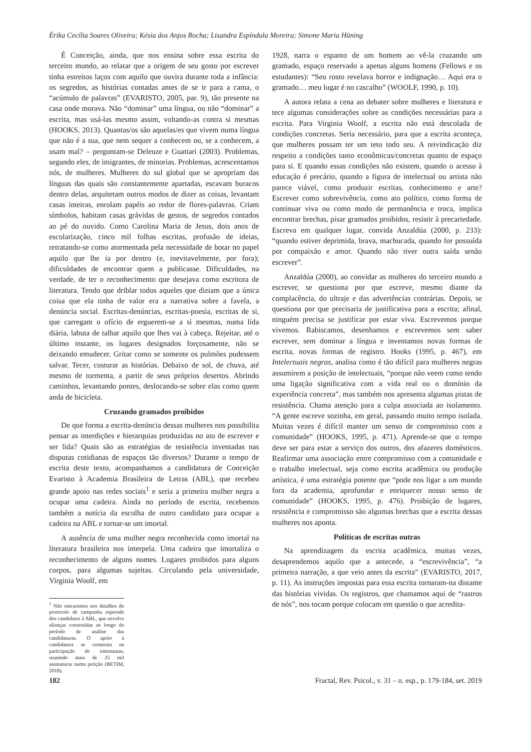Érika Cecília Soares Oliveira; Késia dos Anjos Rocha; Lisandra Espíndula Moreira; Simone Maria Hüning
É Conceição, ainda, que nos ensina sobre essa escrita do terceiro mundo, ao relatar que a origem de seu gosto por escrever tinha estreitos laços com aquilo que ouvira durante toda a infância: os segredos, as histórias contadas antes de se ir para a cama, o “acúmulo de palavras” (EVARISTO, 2005, par. 9), tão presente na casa onde morava. Não “dominar” uma língua, ou não “dominar” a escrita, mas usá-las mesmo assim, voltando-as contra si mesmas (HOOKS, 2013). Quantas/os são aquelas/es que vivem numa língua que não é a sua, que nem sequer a conhecem ou, se a conhecem, a usam mal? – perguntam-se Deleuze e Guattari (2003). Problemas, segundo eles, de imigrantes, de minorias. Problemas, acrescentamos nós, de mulheres. Mulheres do sul global que se apropriam das línguas das quais são constantemente apartadas, escavam buracos dentro delas, arquitetam outros modos de dizer as coisas, levantam casas inteiras, enrolam papéis ao redor de flores-palavras. Criam símbolos, habitam casas grávidas de gestos, de segredos contados ao pé do ouvido. Como Carolina Maria de Jesus, dois anos de escolarização, cinco mil folhas escritas, profusão de ideias, retratando-se como atormentada pela necessidade de botar no papel aquilo que lhe ia por dentro (e, inevitavelmente, por fora); dificuldades de encontrar quem a publicasse. Dificuldades, na verdade, de ter o reconhecimento que desejava como escritora de literatura. Tendo que driblar todos aqueles que diziam que a única coisa que ela tinha de valor era a narrativa sobre a favela, a denúncia social. Escritas-denúncias, escritas-poesia, escritas de si, que carregam o ofício de erguerem-se a si mesmas, numa lida diária, labuta de talhar aquilo que lhes vai à cabeça. Rejeitar, até o último instante, os lugares designados forçosamente, não se deixando emudecer. Gritar como se somente os pulmões pudessem salvar. Tecer, costurar as histórias. Debaixo de sol, de chuva, até mesmo de tormenta, a partir de seus próprios desertos. Abrindo caminhos, levantando pontes, deslocando-se sobre elas como quem anda de bicicleta.
Cruzando gramados proibidos
De que forma a escrita-denúncia dessas mulheres nos possibilita pensar as interdições e hierarquias produzidas no ato de escrever e ser lida? Quais são as estratégias de resistência inventadas nas disputas cotidianas de espaços tão diversos? Durante o tempo de escrita deste texto, acompanhamos a candidatura de Conceição Evaristo à Academia Brasileira de Letras (ABL), que recebeu grande apoio nas redes sociais<sup>1</sup> e seria a primeira mulher negra a ocupar uma cadeira. Ainda no período de escrita, recebemos também a notícia da escolha de outro candidato para ocupar a cadeira na ABL e tornar-se um imortal.
A ausência de uma mulher negra reconhecida como imortal na literatura brasileira nos interpela. Uma cadeira que imortaliza o reconhecimento de alguns nomes. Lugares proibidos para alguns corpos, para algumas sujeitas. Circulando pela universidade, Virginia Woolf, em
<sup>1</sup> Não entraremos nos detalhes do protocolo de campanha esperado dos candidatos à ABL, que envolve alianças construídas ao longo do período de análise das candidaturas. O apoio à candidatura se construiu na participação de internautas, reunindo mais de 25 mil assinaturas numa petição (BETIM, 2018).
1928, narra o espanto de um homem ao vê-la cruzando um gramado, espaço reservado a apenas alguns homens (Fellows e os estudantes): “Seu rosto revelava horror e indignação… Aqui era o gramado… meu lugar é no cascalho” (WOOLF, 1990, p. 10).
A autora relata a cena ao debater sobre mulheres e literatura e tece algumas considerações sobre as condições necessárias para a escrita. Para Virginia Woolf, a escrita não está descolada de condições concretas. Seria necessário, para que a escrita aconteça, que mulheres possam ter um teto todo seu. A reivindicação diz respeito a condições tanto econômicas/concretas quanto de espaço para si. E quando essas condições não existem, quando o acesso à educação é precário, quando a figura de intelectual ou artista não parece viável, como produzir escritas, conhecimento e arte? Escrever como sobrevivência, como ato político, como forma de continuar viva ou como modo de permanência e troca, implica encontrar brechas, pisar gramados proibidos, resistir à precariedade. Escreva em qualquer lugar, convida Anzaldúa (2000, p. 233): “quando estiver deprimida, brava, machucada, quando for possuída por compaixão e amor. Quando não tiver outra saída senão escrever”.
Anzaldúa (2000), ao convidar as mulheres do terceiro mundo a escrever, se questiona por que escreve, mesmo diante da complacência, do ultraje e das advertências contrárias. Depois, se questiona por que precisaria de justificativa para a escrita; afinal, ninguém precisa se justificar por estar viva. Escrevemos porque vivemos. Rabiscamos, desenhamos e escrevemos sem saber escrever, sem dominar a língua e inventamos novas formas de escrita, novas formas de registro. Hooks (1995, p. 467), em Intelectuais negras, analisa como é tão difícil para mulheres negras assumirem a posição de intelectuais, “porque não veem como tendo uma ligação significativa com a vida real ou o domínio da experiência concreta”, mas também nos apresenta algumas pistas de resistência. Chama atenção para a culpa associada ao isolamento. “A gente escreve sozinha, em geral, passando muito tempo isolada. Muitas vezes é difícil manter um senso de compromisso com a comunidade” (HOOKS, 1995, p. 471). Aprende-se que o tempo deve ser para estar a serviço dos outros, dos afazeres domésticos. Reafirmar uma associação entre compromisso com a comunidade e o trabalho intelectual, seja como escrita acadêmica ou produção artística, é uma estratégia potente que “pode nos ligar a um mundo fora da academia, aprofundar e enriquecer nosso senso de comunidade” (HOOKS, 1995, p. 476). Proibição de lugares, resistência e compromisso são algumas brechas que a escrita dessas mulheres nos aponta.
Políticas de escritas outras
Na aprendizagem da escrita acadêmica, muitas vezes, desaprendemos aquilo que a antecede, a “escrevivência”, “a primeira narração, a que veio antes da escrita” (EVARISTO, 2017, p. 11). As instruções impostas para essa escrita tornaram-na distante das histórias vividas. Os registros, que chamamos aqui de “rastros de nós”, nos tocam porque colocam em questão o que acredita-
182 Fractal, Rev. Psicol., v. 31 – n. esp., p. 179-184, set. 2019